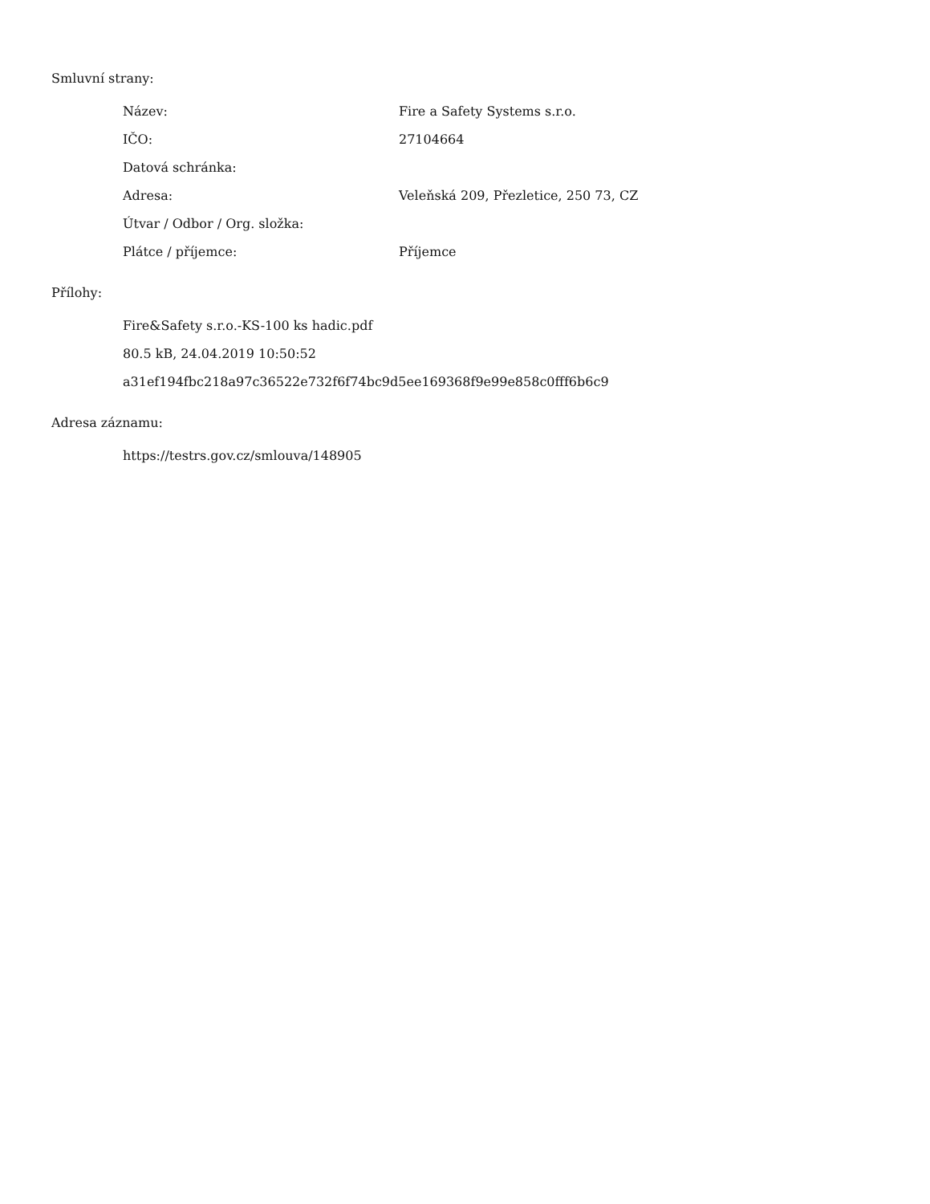Smluvní strany:
| Název: | Fire a Safety Systems s.r.o. |
| IČO: | 27104664 |
| Datová schránka: | |
| Adresa: | Veleňská 209, Přezletice, 250 73, CZ |
| Útvar / Odbor / Org. složka: | |
| Plátce / příjemce: | Příjemce |
Přílohy:
Fire&Safety s.r.o.-KS-100 ks hadic.pdf
80.5 kB, 24.04.2019 10:50:52
a31ef194fbc218a97c36522e732f6f74bc9d5ee169368f9e99e858c0fff6b6c9
Adresa záznamu:
https://testrs.gov.cz/smlouva/148905